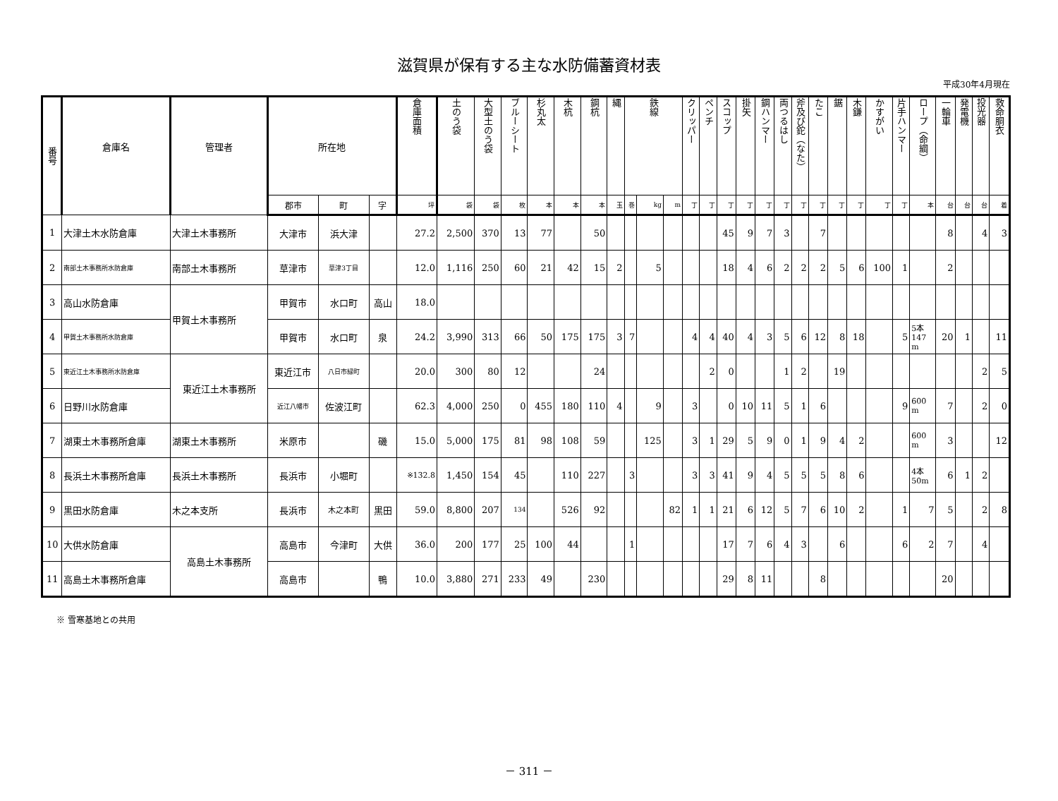滋賀県が保有する主な水防備蓄資材表
平成30年4月現在
| 番号 | 倉庫名 | 管理者 | 所在地 | | | 倉庫面積 | 土のう袋 | 大型土のう袋 | ブルーシート | 杉丸太 | 木杭 | 鋼杭 | 縄 | 鉄線 | | | クリッパー | ペンチ | スコップ | 掛矢 | 鋼ハンマー | 両つるはし | 斧及び鉈（なた） | たこ | 鋸 | 木鎌 | かすがい | 片手ハンマー | ロープ（命綱） | 一輪車 | 発電機 | 投光器 | 救命胴衣 |
| --- | --- | --- | --- | --- | --- | --- | --- | --- | --- | --- | --- | --- | --- | --- | --- | --- | --- | --- | --- | --- | --- | --- | --- | --- | --- | --- | --- | --- | --- | --- | --- | --- | --- |
| | | | 郡市 | 町 | 字 | 坪 | 袋 | 袋 | 枚 | 本 | 本 | 本 | 玉 | 巻 | kg | m | 丁 | 丁 | 丁 | 丁 | 丁 | 丁 | 丁 | 丁 | 丁 | 丁 | 丁 | 丁 | 本 | 台 | 台 | 台 | 着 |
| 1 | 大津土木水防倉庫 | 大津土木事務所 | 大津市 | 浜大津 | | 27.2 | 2,500 | 370 | 13 | 77 | | 50 | | | | | | | 45 | 9 | 7 | 3 | | 7 | | | | | | 8 | | 4 | 3 |
| 2 | 南部土木事務所水防倉庫 | 南部土木事務所 | 草津市 | 草津3丁目 | | 12.0 | 1,116 | 250 | 60 | 21 | 42 | 15 | 2 | | 5 | | | | 18 | 4 | 6 | 2 | 2 | 2 | 5 | 6 | 100 | 1 | | 2 | | | |
| 3 | 高山水防倉庫 | 甲賀土木事務所 | 甲賀市 | 水口町 | 高山 | 18.0 | | | | | | | | | | | | | | | | | | | | | | | | | | | |
| 4 | 甲賀土木事務所水防倉庫 | | 甲賀市 | 水口町 | 泉 | 24.2 | 3,990 | 313 | 66 | 50 | 175 | 175 | 3 | 7 | | | 4 | 4 | 40 | 4 | 3 | 5 | 6 | 12 | 8 | 18 | | 5 | 5本 147 m | 20 | 1 | | 11 |
| 5 | 東近江土木事務所水防倉庫 | 東近江土木事務所 | 東近江市 | 八日市緑町 | | 20.0 | 300 | 80 | 12 | | | 24 | | | | | | 2 | 0 | | | 1 | 2 | | 19 | | | | | | | 2 | 5 |
| 6 | 日野川水防倉庫 | | 近江八幡市 | 佐波江町 | | 62.3 | 4,000 | 250 | 0 | 455 | 180 | 110 | 4 | | 9 | | 3 | | 0 | 10 | 11 | 5 | 1 | 6 | | | | 9 | 600 m | 7 | | 2 | 0 |
| 7 | 湖東土木事務所倉庫 | 湖東土木事務所 | 米原市 | | 磯 | 15.0 | 5,000 | 175 | 81 | 98 | 108 | 59 | | | 125 | | 3 | 1 | 29 | 5 | 9 | 0 | 1 | 9 | 4 | 2 | | | 600 m | 3 | | | 12 |
| 8 | 長浜土木事務所倉庫 | 長浜土木事務所 | 長浜市 | 小堀町 | | ※132.8 | 1,450 | 154 | 45 | | 110 | 227 | | 3 | | | 3 | 3 | 41 | 9 | 4 | 5 | 5 | 5 | 8 | 6 | | | 4本 50m | 6 | 1 | 2 | |
| 9 | 黒田水防倉庫 | 木之本支所 | 長浜市 | 木之本町 | 黒田 | 59.0 | 8,800 | 207 | 134 | | 526 | 92 | | | | 82 | 1 | 1 | 21 | 6 | 12 | 5 | 7 | 6 | 10 | 2 | | 1 | 7 | 5 | | 2 | 8 |
| 10 | 大供水防倉庫 | 高島土木事務所 | 高島市 | 今津町 | 大供 | 36.0 | 200 | 177 | 25 | 100 | 44 | | | 1 | | | | | 17 | 7 | 6 | 4 | 3 | | 6 | | | 6 | 2 | 7 | | 4 | |
| 11 | 高島土木事務所倉庫 | | 高島市 | | 鴨 | 10.0 | 3,880 | 271 | 233 | 49 | | 230 | | | | | | | 29 | 8 | 11 | | | 8 | | | | | | 20 | | | |
※ 雪寒基地との共用
－ 311 －